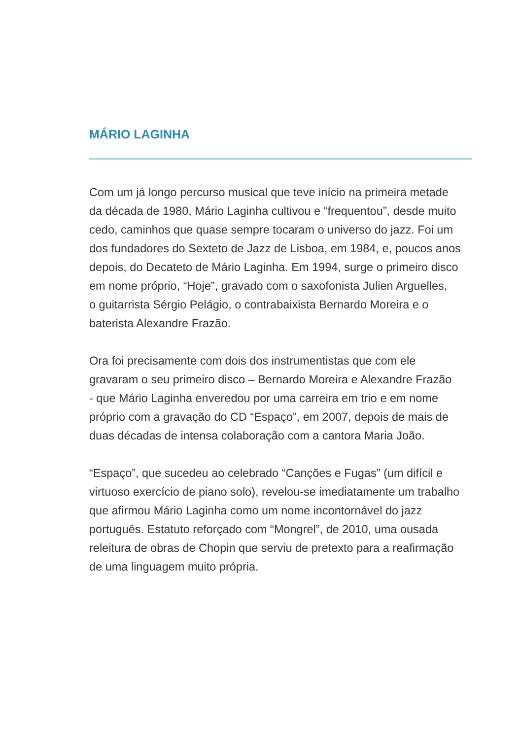MÁRIO LAGINHA
Com um já longo percurso musical que teve início na primeira metade
da década de 1980, Mário Laginha cultivou e “frequentou”, desde muito
cedo, caminhos que quase sempre tocaram o universo do jazz. Foi um
dos fundadores do Sexteto de Jazz de Lisboa, em 1984, e, poucos anos
depois, do Decateto de Mário Laginha. Em 1994, surge o primeiro disco
em nome próprio, “Hoje”, gravado com o saxofonista Julien Arguelles,
o guitarrista Sérgio Pelágio, o contrabaixista Bernardo Moreira e o
baterista Alexandre Frazão.
Ora foi precisamente com dois dos instrumentistas que com ele
gravaram o seu primeiro disco – Bernardo Moreira e Alexandre Frazão
- que Mário Laginha enveredou por uma carreira em trio e em nome
próprio com a gravação do CD “Espaço”, em 2007, depois de mais de
duas décadas de intensa colaboração com a cantora Maria João.
“Espaço”, que sucedeu ao celebrado “Canções e Fugas” (um difícil e
virtuoso exercício de piano solo), revelou-se imediatamente um trabalho
que afirmou Mário Laginha como um nome incontornável do jazz
português. Estatuto reforçado com “Mongrel”, de 2010, uma ousada
releitura de obras de Chopin que serviu de pretexto para a reafirmação
de uma linguagem muito própria.